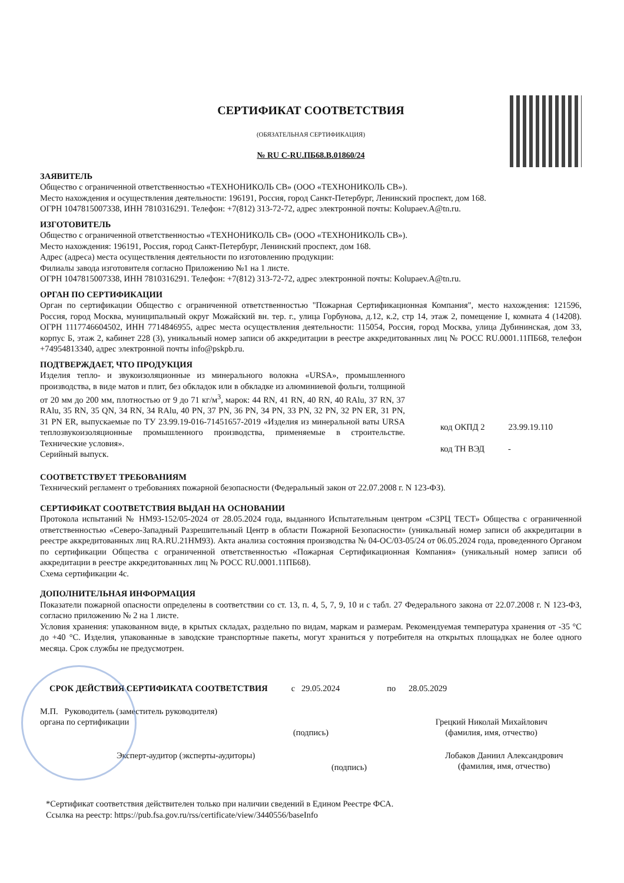СЕРТИФИКАТ СООТВЕТСТВИЯ
(ОБЯЗАТЕЛЬНАЯ СЕРТИФИКАЦИЯ)
№ RU C-RU.ПБ68.В.01860/24
ЗАЯВИТЕЛЬ
Общество с ограниченной ответственностью «ТЕХНОНИКОЛЬ СВ» (ООО «ТЕХНОНИКОЛЬ СВ»).
Место нахождения и осуществления деятельности: 196191, Россия, город Санкт-Петербург, Ленинский проспект, дом 168.
ОГРН 1047815007338, ИНН 7810316291. Телефон: +7(812) 313-72-72, адрес электронной почты: Kolupaev.A@tn.ru.
ИЗГОТОВИТЕЛЬ
Общество с ограниченной ответственностью «ТЕХНОНИКОЛЬ СВ» (ООО «ТЕХНОНИКОЛЬ СВ»).
Место нахождения: 196191, Россия, город Санкт-Петербург, Ленинский проспект, дом 168.
Адрес (адреса) места осуществления деятельности по изготовлению продукции:
Филиалы завода изготовителя согласно Приложению №1 на 1 листе.
ОГРН 1047815007338, ИНН 7810316291. Телефон: +7(812) 313-72-72, адрес электронной почты: Kolupaev.A@tn.ru.
ОРГАН ПО СЕРТИФИКАЦИИ
Орган по сертификации Общество с ограниченной ответственностью "Пожарная Сертификационная Компания", место нахождения: 121596, Россия, город Москва, муниципальный округ Можайский вн. тер. г., улица Горбунова, д.12, к.2, стр 14, этаж 2, помещение I, комната 4 (14208). ОГРН 1117746604502, ИНН 7714846955, адрес места осуществления деятельности: 115054, Россия, город Москва, улица Дубининская, дом 33, корпус Б, этаж 2, кабинет 228 (3), уникальный номер записи об аккредитации в реестре аккредитованных лиц № РОСС RU.0001.11ПБ68, телефон +74954813340, адрес электронной почты info@pskpb.ru.
ПОДТВЕРЖДАЕТ, ЧТО ПРОДУКЦИЯ
Изделия тепло- и звукоизоляционные из минерального волокна «URSA», промышленного производства, в виде матов и плит, без обкладок или в обкладке из алюминиевой фольги, толщиной от 20 мм до 200 мм, плотностью от 9 до 71 кг/м<sup>3</sup>, марок: 44 RN, 41 RN, 40 RN, 40 RAlu, 37 RN, 37 RAlu, 35 RN, 35 QN, 34 RN, 34 RAlu, 40 PN, 37 PN, 36 PN, 34 PN, 33 PN, 32 PN, 32 PN ER, 31 PN, 31 PN ER, выпускаемые по ТУ 23.99.19-016-71451657-2019 «Изделия из минеральной ваты URSA теплозвукоизоляционные промышленного производства, применяемые в строительстве. Технические условия».
Серийный выпуск.
код ОКПД 2 23.99.19.110
код ТН ВЭД -
СООТВЕТСТВУЕТ ТРЕБОВАНИЯМ
Технический регламент о требованиях пожарной безопасности (Федеральный закон от 22.07.2008 г. N 123-ФЗ).
СЕРТИФИКАТ СООТВЕТСТВИЯ ВЫДАН НА ОСНОВАНИИ
Протокола испытаний № НМ93-152/05-2024 от 28.05.2024 года, выданного Испытательным центром «СЗРЦ ТЕСТ» Общества с ограниченной ответственностью «Северо-Западный Разрешительный Центр в области Пожарной Безопасности» (уникальный номер записи об аккредитации в реестре аккредитованных лиц RA.RU.21НМ93). Акта анализа состояния производства № 04-ОС/03-05/24 от 06.05.2024 года, проведенного Органом по сертификации Общества с ограниченной ответственностью «Пожарная Сертификационная Компания» (уникальный номер записи об аккредитации в реестре аккредитованных лиц № РОСС RU.0001.11ПБ68).
Схема сертификации 4с.
ДОПОЛНИТЕЛЬНАЯ ИНФОРМАЦИЯ
Показатели пожарной опасности определены в соответствии со ст. 13, п. 4, 5, 7, 9, 10 и с табл. 27 Федерального закона от 22.07.2008 г. N 123-ФЗ, согласно приложению № 2 на 1 листе.
Условия хранения: упакованном виде, в крытых складах, раздельно по видам, маркам и размерам. Рекомендуемая температура хранения от -35 °С до +40 °С. Изделия, упакованные в заводские транспортные пакеты, могут храниться у потребителя на открытых площадках не более одного месяца. Срок службы не предусмотрен.
СРОК ДЕЙСТВИЯ СЕРТИФИКАТА СООТВЕТСТВИЯ с 29.05.2024 по 28.05.2029
М.П. Руководитель (заместитель руководителя) органа по сертификации
(подпись)
Грецкий Николай Михайлович
(фамилия, имя, отчество)
Эксперт-аудитор (эксперты-аудиторы)
(подпись)
Лобаков Даниил Александрович
(фамилия, имя, отчество)
*Сертификат соответствия действителен только при наличии сведений в Едином Реестре ФСА.
Ссылка на реестр: https://pub.fsa.gov.ru/rss/certificate/view/3440556/baseInfo